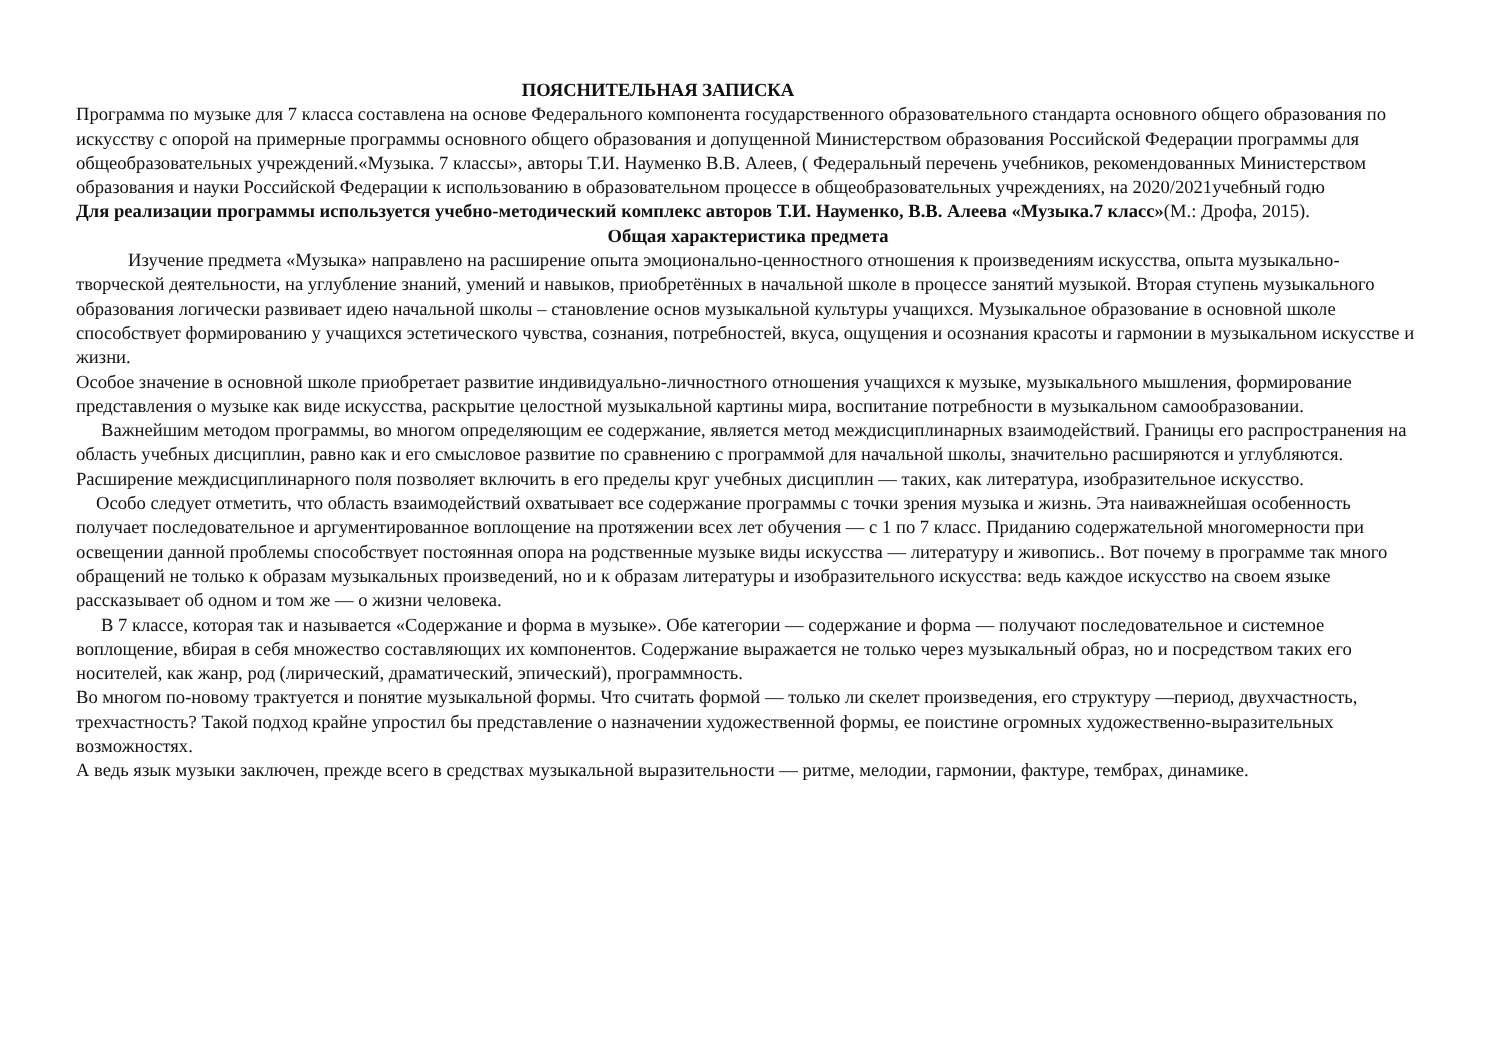ПОЯСНИТЕЛЬНАЯ ЗАПИСКА
Программа по музыке для 7 класса составлена на основе Федерального компонента государственного образовательного стандарта основного общего образования по искусству с опорой на примерные программы основного общего образования и допущенной Министерством образования Российской Федерации программы для общеобразовательных учреждений.«Музыка. 7 классы», авторы Т.И. Науменко В.В. Алеев, ( Федеральный перечень учебников, рекомендованных Министерством образования и науки Российской Федерации к использованию в образовательном процессе в общеобразовательных учреждениях, на 2020/2021учебный годю
Для реализации программы используется учебно-методический комплекс авторов Т.И. Науменко, В.В. Алеева «Музыка.7 класс»(М.: Дрофа, 2015).
Общая характеристика предмета
Изучение предмета «Музыка» направлено на расширение опыта эмоционально-ценностного отношения к произведениям искусства, опыта музыкально-творческой деятельности, на углубление знаний, умений и навыков, приобретённых в начальной школе в процессе занятий музыкой. Вторая ступень музыкального образования логически развивает идею начальной школы – становление основ музыкальной культуры учащихся. Музыкальное образование в основной школе способствует формированию у учащихся эстетического чувства, сознания, потребностей, вкуса, ощущения и осознания красоты и гармонии в музыкальном искусстве и жизни.
Особое значение в основной школе приобретает развитие индивидуально-личностного отношения учащихся к музыке, музыкального мышления, формирование представления о музыке как виде искусства, раскрытие целостной музыкальной картины мира, воспитание потребности в музыкальном самообразовании.
Важнейшим методом программы, во многом определяющим ее содержание, является метод междисциплинарных взаимодействий. Границы его распространения на область учебных дисциплин, равно как и его смысловое развитие по сравнению с программой для начальной школы, значительно расширяются и углубляются.
Расширение междисциплинарного поля позволяет включить в его пределы круг учебных дисциплин — таких, как литература, изобразительное искусство.
Особо следует отметить, что область взаимодействий охватывает все содержание программы с точки зрения музыка и жизнь. Эта наиважнейшая особенность получает последовательное и аргументированное воплощение на протяжении всех лет обучения — с 1 по 7 класс. Приданию содержательной многомерности при освещении данной проблемы способствует постоянная опора на родственные музыке виды искусства — литературу и живопись.. Вот почему в программе так много обращений не только к образам музыкальных произведений, но и к образам литературы и изобразительного искусства: ведь каждое искусство на своем языке рассказывает об одном и том же — о жизни человека.
В 7 классе, которая так и называется «Содержание и форма в музыке». Обе категории — содержание и форма — получают последовательное и системное воплощение, вбирая в себя множество составляющих их компонентов. Содержание выражается не только через музыкальный образ, но и посредством таких его носителей, как жанр, род (лирический, драматический, эпический), программность.
Во многом по-новому трактуется и понятие музыкальной формы. Что считать формой — только ли скелет произведения, его структуру —период, двухчастность, трехчастность? Такой подход крайне упростил бы представление о назначении художественной формы, ее поистине огромных художественно-выразительных возможностях.
А ведь язык музыки заключен, прежде всего в средствах музыкальной выразительности — ритме, мелодии, гармонии, фактуре, тембрах, динамике.